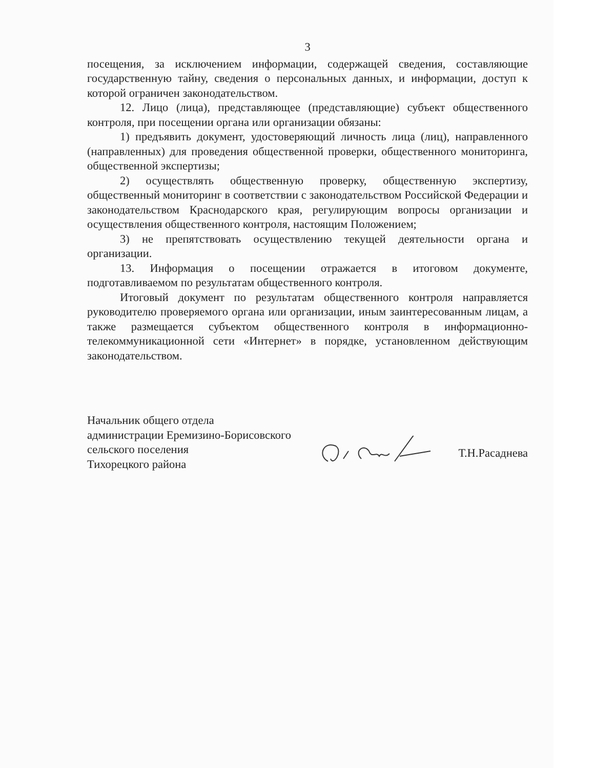3
посещения, за исключением информации, содержащей сведения, составляющие государственную тайну, сведения о персональных данных, и информации, доступ к которой ограничен законодательством.
12. Лицо (лица), представляющее (представляющие) субъект общественного контроля, при посещении органа или организации обязаны:
1) предъявить документ, удостоверяющий личность лица (лиц), направленного (направленных) для проведения общественной проверки, общественного мониторинга, общественной экспертизы;
2) осуществлять общественную проверку, общественную экспертизу, общественный мониторинг в соответствии с законодательством Российской Федерации и законодательством Краснодарского края, регулирующим вопросы организации и осуществления общественного контроля, настоящим Положением;
3) не препятствовать осуществлению текущей деятельности органа и организации.
13. Информация о посещении отражается в итоговом документе, подготавливаемом по результатам общественного контроля.
Итоговый документ по результатам общественного контроля направляется руководителю проверяемого органа или организации, иным заинтересованным лицам, а также размещается субъектом общественного контроля в информационно-телекоммуникационной сети «Интернет» в порядке, установленном действующим законодательством.
Начальник общего отдела
администрации Еремизино-Борисовского
сельского поселения
Тихорецкого района
Т.Н.Расаднева